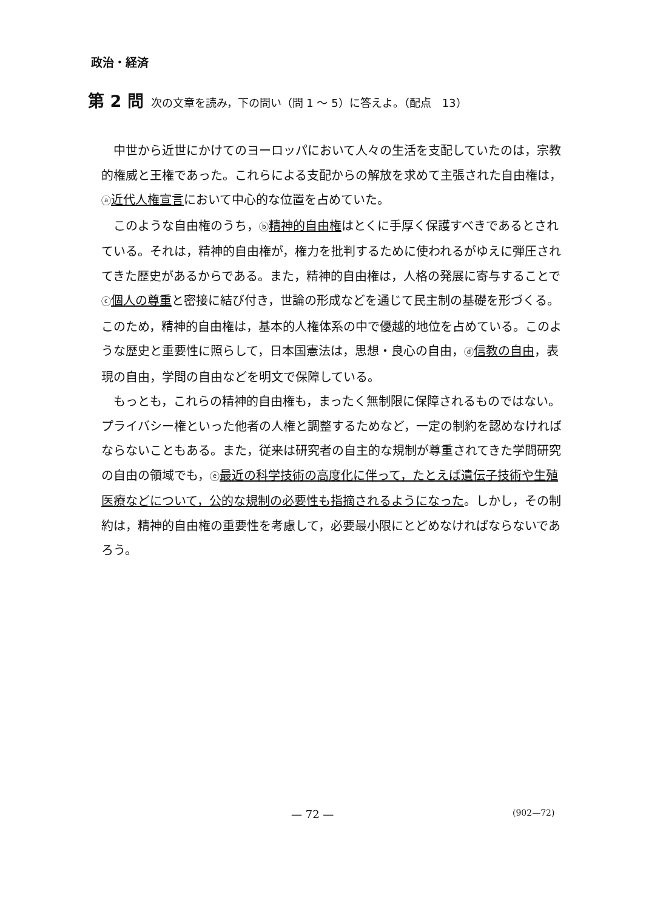政治・経済
第 2 問 次の文章を読み，下の問い（問 1 ～ 5）に答えよ。（配点　13）
中世から近世にかけてのヨーロッパにおいて人々の生活を支配していたのは，宗教的権威と王権であった。これらによる支配からの解放を求めて主張された自由権は，ⓐ近代人権宣言において中心的な位置を占めていた。
このような自由権のうち，ⓑ精神的自由権はとくに手厚く保護すべきであるとされている。それは，精神的自由権が，権力を批判するために使われるがゆえに弾圧されてきた歴史があるからである。また，精神的自由権は，人格の発展に寄与することでⓒ個人の尊重と密接に結び付き，世論の形成などを通じて民主制の基礎を形づくる。このため，精神的自由権は，基本的人権体系の中で優越的地位を占めている。このような歴史と重要性に照らして，日本国憲法は，思想・良心の自由，ⓓ信教の自由，表現の自由，学問の自由などを明文で保障している。
もっとも，これらの精神的自由権も，まったく無制限に保障されるものではない。プライバシー権といった他者の人権と調整するためなど，一定の制約を認めなければならないこともある。また，従来は研究者の自主的な規制が尊重されてきた学問研究の自由の領域でも，ⓔ最近の科学技術の高度化に伴って，たとえば遺伝子技術や生殖医療などについて，公的な規制の必要性も指摘されるようになった。しかし，その制約は，精神的自由権の重要性を考慮して，必要最小限にとどめなければならないであろう。
— 72 — (902—72)